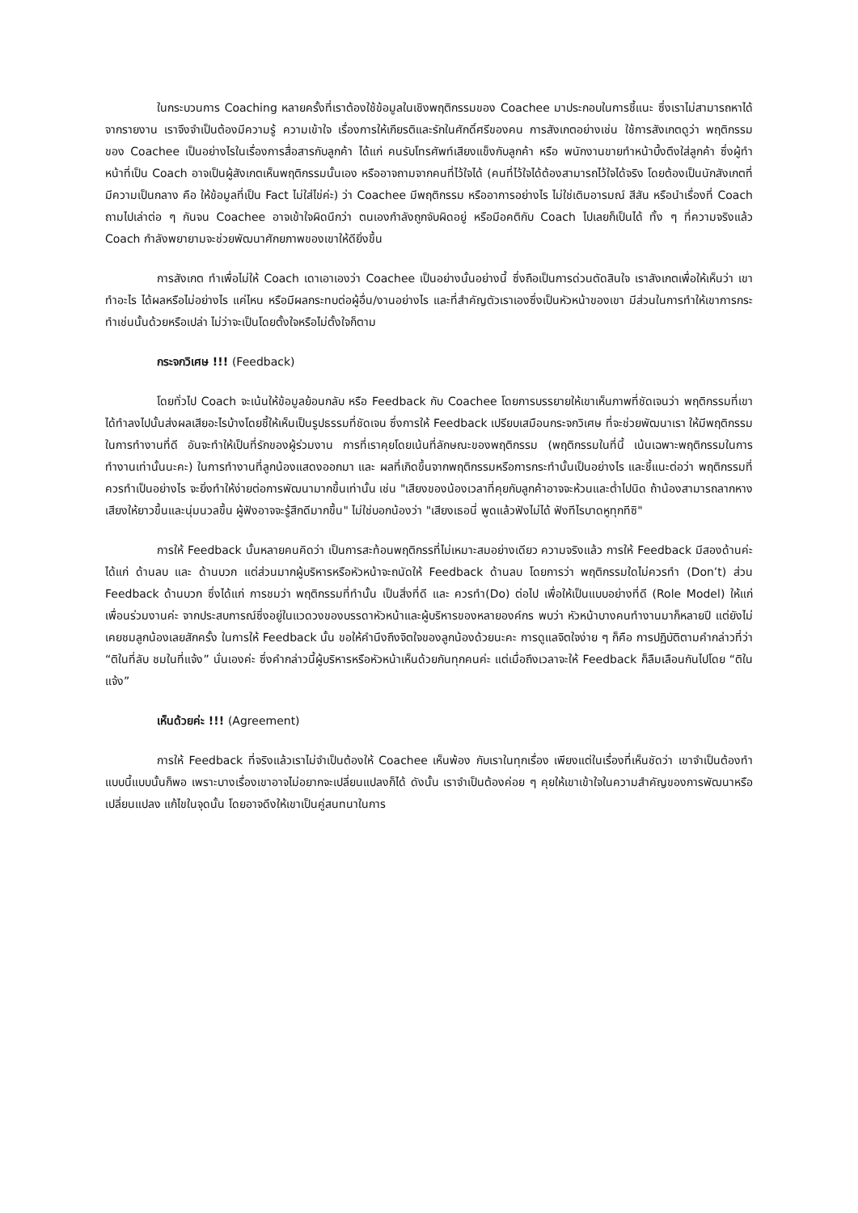ในกระบวนการ Coaching หลายครั้งที่เราต้องใช้ข้อมูลในเชิงพฤติกรรมของ Coachee มาประกอบในการชี้แนะ ซึ่งเราไม่สามารถหาได้จากรายงาน เราจึงจำเป็นต้องมีความรู้ ความเข้าใจ เรื่องการให้เกียรติและรักในศักดิ์ศรีของคน การสังเกตอย่างเช่น ใช้การสังเกตดูว่า พฤติกรรมของ Coachee เป็นอย่างไรในเรื่องการสื่อสารกับลูกค้า ได้แก่ คนรับโทรศัพท์เสียงแข็งกับลูกค้า หรือ พนักงานขายทำหน้าบึ้งตึงใส่ลูกค้า ซึ่งผู้ทำหน้าที่เป็น Coach อาจเป็นผู้สังเกตเห็นพฤติกรรมนั้นเอง หรืออาจถามจากคนที่ไว้ใจได้ (คนที่ไว้ใจได้ต้องสามารถไว้ใจได้จริง โดยต้องเป็นนักสังเกตที่มีความเป็นกลาง คือ ให้ข้อมูลที่เป็น Fact ไม่ใส่ไข่ค่ะ) ว่า Coachee มีพฤติกรรม หรืออาการอย่างไร ไม่ใช่เติมอารมณ์ สีสัน หรือนำเรื่องที่ Coach ถามไปเล่าต่อ ๆ กันจน Coachee อาจเข้าใจผิดนึกว่า ตนเองกำลังถูกจับผิดอยู่ หรือมีอคติกับ Coach ไปเลยก็เป็นได้ ทั้ง ๆ ที่ความจริงแล้ว Coach กำลังพยายามจะช่วยพัฒนาศักยภาพของเขาให้ดียิ่งขึ้น
การสังเกต ทำเพื่อไม่ให้ Coach เดาเอาเองว่า Coachee เป็นอย่างนั้นอย่างนี้ ซึ่งถือเป็นการด่วนตัดสินใจ เราสังเกตเพื่อให้เห็นว่า เขาทำอะไร ได้ผลหรือไม่อย่างไร แค่ไหน หรือมีผลกระทบต่อผู้อื่น/งานอย่างไร และที่สำคัญตัวเราเองซึ่งเป็นหัวหน้าของเขา มีส่วนในการทำให้เขาการกระทำเช่นนั้นด้วยหรือเปล่า ไม่ว่าจะเป็นโดยตั้งใจหรือไม่ตั้งใจก็ตาม
กระจกวิเศษ !!! (Feedback)
โดยทั่วไป Coach จะเน้นให้ข้อมูลย้อนกลับ หรือ Feedback กับ Coachee โดยการบรรยายให้เขาเห็นภาพที่ชัดเจนว่า พฤติกรรมที่เขาได้ทำลงไปนั้นส่งผลเสียอะไรบ้างโดยชี้ให้เห็นเป็นรูปธรรมที่ชัดเจน ซึ่งการให้ Feedback เปรียบเสมือนกระจกวิเศษ ที่จะช่วยพัฒนาเรา ให้มีพฤติกรรมในการทำงานที่ดี อันจะทำให้เป็นที่รักของผู้ร่วมงาน การที่เราคุยโดยเน้นที่ลักษณะของพฤติกรรม (พฤติกรรมในที่นี้ เน้นเฉพาะพฤติกรรมในการทำงานเท่านั้นนะคะ) ในการทำงานที่ลูกน้องแสดงออกมา และ ผลที่เกิดขึ้นจากพฤติกรรมหรือการกระทำนั้นเป็นอย่างไร และชี้แนะต่อว่า พฤติกรรมที่ควรทำเป็นอย่างไร จะยิ่งทำให้ง่ายต่อการพัฒนามากขึ้นเท่านั้น เช่น "เสียงของน้องเวลาที่คุยกับลูกค้าอาจจะห้วนและต่ำไปนิด ถ้าน้องสามารถลากหางเสียงให้ยาวขึ้นและนุ่มนวลขึ้น ผู้ฟังอาจจะรู้สึกดีมากขึ้น" ไม่ใช่บอกน้องว่า "เสียงเธอนี่ พูดแล้วฟังไม่ได้ ฟังทีไรบาดหูทุกทีซิ"
การให้ Feedback นั้นหลายคนคิดว่า เป็นการสะท้อนพฤติกรรที่ไม่เหมาะสมอย่างเดียว ความจริงแล้ว การให้ Feedback มีสองด้านค่ะ ได้แก่ ด้านลบ และ ด้านบวก แต่ส่วนมากผู้บริหารหรือหัวหน้าจะถนัดให้ Feedback ด้านลบ โดยการว่า พฤติกรรมใดไม่ควรทำ (Don’t) ส่วน Feedback ด้านบวก ซึ่งได้แก่ การชมว่า พฤติกรรมที่ทำนั้น เป็นสิ่งที่ดี และ ควรทำ(Do) ต่อไป เพื่อให้เป็นแบบอย่างที่ดี (Role Model) ให้แก่เพื่อนร่วมงานค่ะ จากประสบการณ์ซึ่งอยู่ในแวดวงของบรรดาหัวหน้าและผู้บริหารของหลายองค์กร พบว่า หัวหน้าบางคนทำงานมาก็หลายปี แต่ยังไม่เคยชมลูกน้องเลยสักครั้ง ในการให้ Feedback นั้น ขอให้คำนึงถึงจิตใจของลูกน้องด้วยนะคะ การดูแลจิตใจง่าย ๆ ก็คือ การปฏิบัติตามคำกล่าวที่ว่า “ติในที่ลับ ชมในที่แจ้ง” นั่นเองค่ะ ซึ่งคำกล่าวนี้ผู้บริหารหรือหัวหน้าเห็นด้วยกันทุกคนค่ะ แต่เมื่อถึงเวลาจะให้ Feedback ก็ลืมเลือนกันไปโดย “ติในแจ้ง”
เห็นด้วยค่ะ !!! (Agreement)
การให้ Feedback ที่จริงแล้วเราไม่จำเป็นต้องให้ Coachee เห็นพ้อง กับเราในทุกเรื่อง เพียงแต่ในเรื่องที่เห็นชัดว่า เขาจำเป็นต้องทำแบบนี้แบบนั้นก็พอ เพราะบางเรื่องเขาอาจไม่อยากจะเปลี่ยนแปลงก็ได้ ดังนั้น เราจำเป็นต้องค่อย ๆ คุยให้เขาเข้าใจในความสำคัญของการพัฒนาหรือเปลี่ยนแปลง แก้ไขในจุดนั้น โดยอาจดึงให้เขาเป็นคู่สนทนาในการ